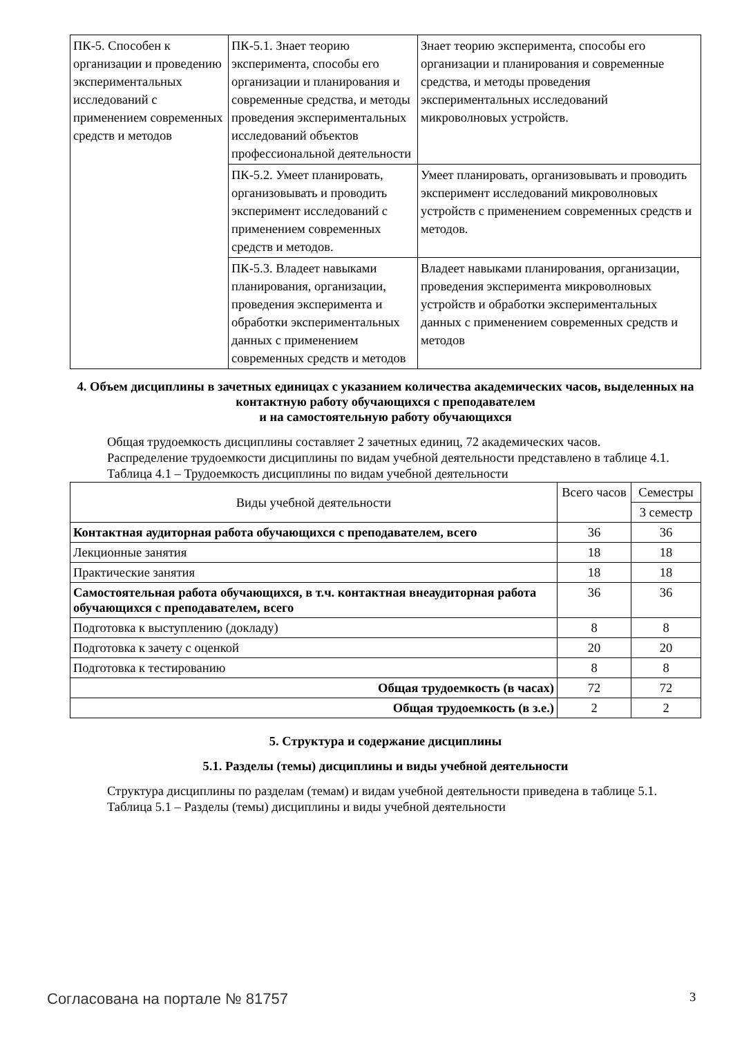| ПК-5. Способен к организации и проведению экспериментальных исследований с применением современных средств и методов | ПК-5.1. Знает теорию эксперимента, способы его организации и планирования и современные средства, и методы проведения экспериментальных исследований объектов профессиональной деятельности | Знает теорию эксперимента, способы его организации и планирования и современные средства, и методы проведения экспериментальных исследований микроволновых устройств. |
| | ПК-5.2. Умеет планировать, организовывать и проводить эксперимент исследований с применением современных средств и методов. | Умеет планировать, организовывать и проводить эксперимент исследований микроволновых устройств с применением современных средств и методов. |
| | ПК-5.3. Владеет навыками планирования, организации, проведения эксперимента и обработки экспериментальных данных с применением современных средств и методов | Владеет навыками планирования, организации, проведения эксперимента микроволновых устройств и обработки экспериментальных данных с применением современных средств и методов |
4. Объем дисциплины в зачетных единицах с указанием количества академических часов, выделенных на контактную работу обучающихся с преподавателем
и на самостоятельную работу обучающихся
Общая трудоемкость дисциплины составляет 2 зачетных единиц, 72 академических часов.
Распределение трудоемкости дисциплины по видам учебной деятельности представлено в таблице 4.1.
Таблица 4.1 – Трудоемкость дисциплины по видам учебной деятельности
| Виды учебной деятельности | Всего часов | Семестры |
| --- | --- | --- |
| | | 3 семестр |
| Контактная аудиторная работа обучающихся с преподавателем, всего | 36 | 36 |
| Лекционные занятия | 18 | 18 |
| Практические занятия | 18 | 18 |
| Самостоятельная работа обучающихся, в т.ч. контактная внеаудиторная работа обучающихся с преподавателем, всего | 36 | 36 |
| Подготовка к выступлению (докладу) | 8 | 8 |
| Подготовка к зачету с оценкой | 20 | 20 |
| Подготовка к тестированию | 8 | 8 |
| Общая трудоемкость (в часах) | 72 | 72 |
| Общая трудоемкость (в з.е.) | 2 | 2 |
5. Структура и содержание дисциплины
5.1. Разделы (темы) дисциплины и виды учебной деятельности
Структура дисциплины по разделам (темам) и видам учебной деятельности приведена в таблице 5.1.
Таблица 5.1 – Разделы (темы) дисциплины и виды учебной деятельности
Согласована на портале № 81757 3